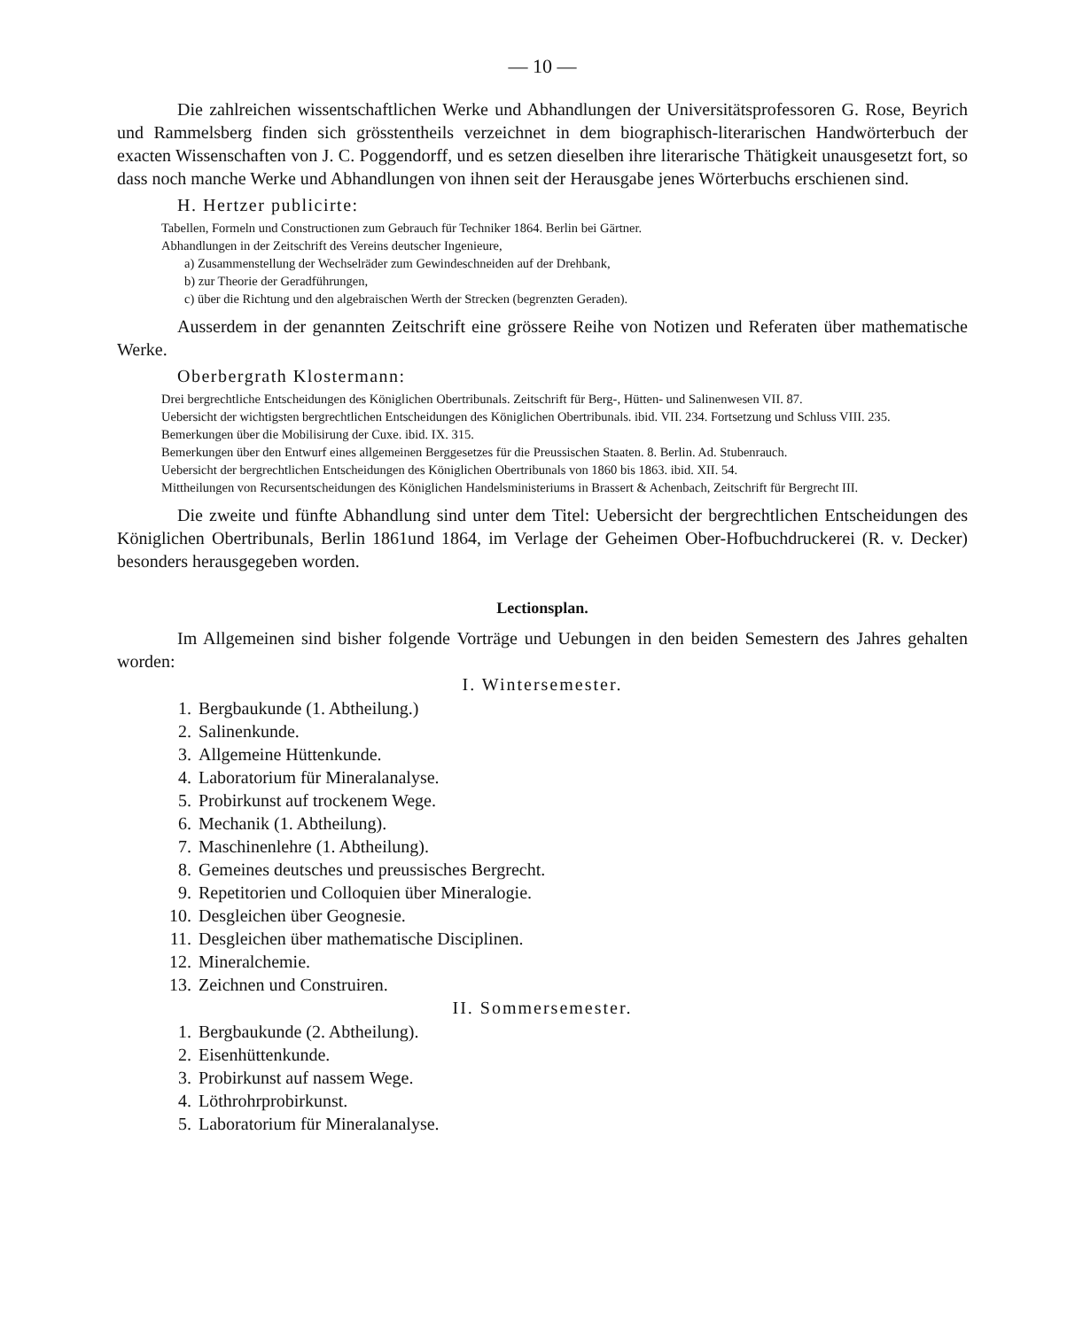— 10 —
Die zahlreichen wissentschaftlichen Werke und Abhandlungen der Universitätsprofessoren G. Rose, Beyrich und Rammelsberg finden sich grösstentheils verzeichnet in dem biographisch-literarischen Handwörterbuch der exacten Wissenschaften von J. C. Poggendorff, und es setzen dieselben ihre literarische Thätigkeit unausgesetzt fort, so dass noch manche Werke und Abhandlungen von ihnen seit der Herausgabe jenes Wörterbuchs erschienen sind.
H. Hertzer publicirte:
Tabellen, Formeln und Constructionen zum Gebrauch für Techniker 1864. Berlin bei Gärtner.
Abhandlungen in der Zeitschrift des Vereins deutscher Ingenieure,
a) Zusammenstellung der Wechselräder zum Gewindeschneiden auf der Drehbank,
b) zur Theorie der Geradführungen,
c) über die Richtung und den algebraischen Werth der Strecken (begrenzten Geraden).
Ausserdem in der genannten Zeitschrift eine grössere Reihe von Notizen und Referaten über mathematische Werke.
Oberbergrath Klostermann:
Drei bergrechtliche Entscheidungen des Königlichen Obertribunals. Zeitschrift für Berg-, Hütten- und Salinenwesen VII. 87.
Uebersicht der wichtigsten bergrechtlichen Entscheidungen des Königlichen Obertribunals. ibid. VII. 234. Fortsetzung und Schluss VIII. 235.
Bemerkungen über die Mobilisirung der Cuxe. ibid. IX. 315.
Bemerkungen über den Entwurf eines allgemeinen Berggesetzes für die Preussischen Staaten. 8. Berlin. Ad. Stubenrauch.
Uebersicht der bergrechtlichen Entscheidungen des Königlichen Obertribunals von 1860 bis 1863. ibid. XII. 54.
Mittheilungen von Recursentscheidungen des Königlichen Handelsministeriums in Brassert & Achenbach, Zeitschrift für Bergrecht III.
Die zweite und fünfte Abhandlung sind unter dem Titel: Uebersicht der bergrechtlichen Entscheidungen des Königlichen Obertribunals, Berlin 1861und 1864, im Verlage der Geheimen Ober-Hofbuchdruckerei (R. v. Decker) besonders herausgegeben worden.
Lectionsplan.
Im Allgemeinen sind bisher folgende Vorträge und Uebungen in den beiden Semestern des Jahres gehalten worden:
I. Wintersemester.
1. Bergbaukunde (1. Abtheilung.)
2. Salinenkunde.
3. Allgemeine Hüttenkunde.
4. Laboratorium für Mineralanalyse.
5. Probirkunst auf trockenem Wege.
6. Mechanik (1. Abtheilung).
7. Maschinenlehre (1. Abtheilung).
8. Gemeines deutsches und preussisches Bergrecht.
9. Repetitorien und Colloquien über Mineralogie.
10. Desgleichen über Geognesie.
11. Desgleichen über mathematische Disciplinen.
12. Mineralchemie.
13. Zeichnen und Construiren.
II. Sommersemester.
1. Bergbaukunde (2. Abtheilung).
2. Eisenhüttenkunde.
3. Probirkunst auf nassem Wege.
4. Löthrohrprobirkunst.
5. Laboratorium für Mineralanalyse.